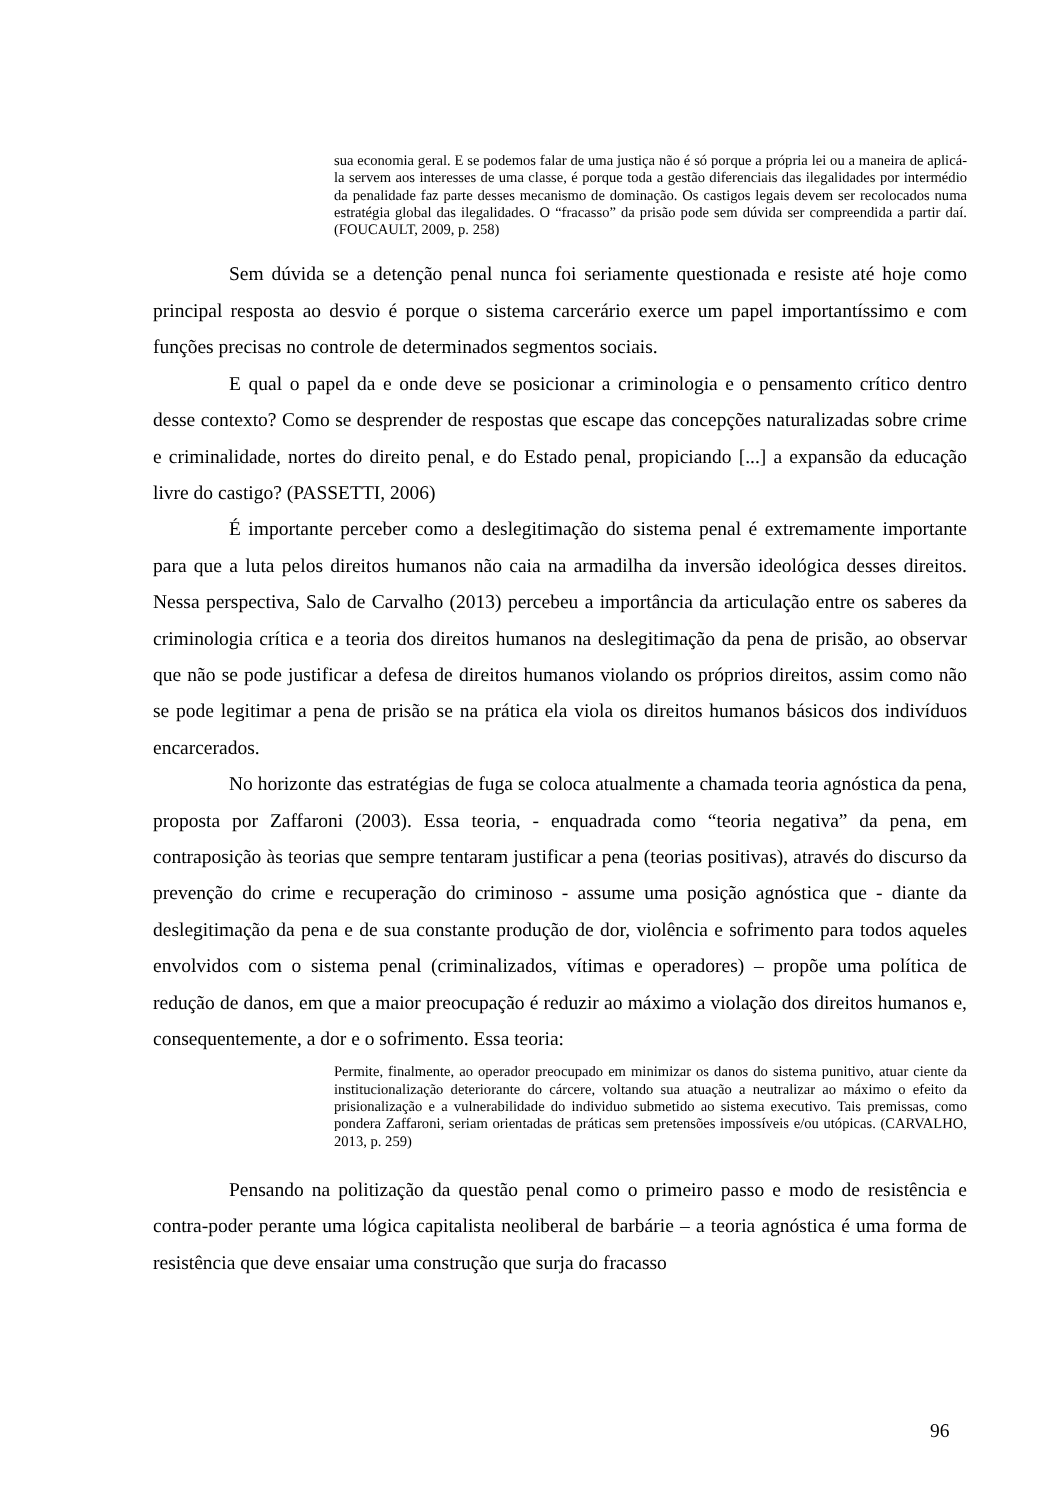sua economia geral. E se podemos falar de uma justiça não é só porque a própria lei ou a maneira de aplicá-la servem aos interesses de uma classe, é porque toda a gestão diferenciais das ilegalidades por intermédio da penalidade faz parte desses mecanismo de dominação. Os castigos legais devem ser recolocados numa estratégia global das ilegalidades. O “fracasso” da prisão pode sem dúvida ser compreendida a partir daí. (FOUCAULT, 2009, p. 258)
Sem dúvida se a detenção penal nunca foi seriamente questionada e resiste até hoje como principal resposta ao desvio é porque o sistema carcerário exerce um papel importantíssimo e com funções precisas no controle de determinados segmentos sociais.
E qual o papel da e onde deve se posicionar a criminologia e o pensamento crítico dentro desse contexto? Como se desprender de respostas que escape das concepções naturalizadas sobre crime e criminalidade, nortes do direito penal, e do Estado penal, propiciando [...] a expansão da educação livre do castigo? (PASSETTI, 2006)
É importante perceber como a deslegitimação do sistema penal é extremamente importante para que a luta pelos direitos humanos não caia na armadilha da inversão ideológica desses direitos. Nessa perspectiva, Salo de Carvalho (2013) percebeu a importância da articulação entre os saberes da criminologia crítica e a teoria dos direitos humanos na deslegitimação da pena de prisão, ao observar que não se pode justificar a defesa de direitos humanos violando os próprios direitos, assim como não se pode legitimar a pena de prisão se na prática ela viola os direitos humanos básicos dos indivíduos encarcerados.
No horizonte das estratégias de fuga se coloca atualmente a chamada teoria agnóstica da pena, proposta por Zaffaroni (2003). Essa teoria, - enquadrada como “teoria negativa” da pena, em contraposição às teorias que sempre tentaram justificar a pena (teorias positivas), através do discurso da prevenção do crime e recuperação do criminoso - assume uma posição agnóstica que - diante da deslegitimação da pena e de sua constante produção de dor, violência e sofrimento para todos aqueles envolvidos com o sistema penal (criminalizados, vítimas e operadores) – propõe uma política de redução de danos, em que a maior preocupação é reduzir ao máximo a violação dos direitos humanos e, consequentemente, a dor e o sofrimento. Essa teoria:
Permite, finalmente, ao operador preocupado em minimizar os danos do sistema punitivo, atuar ciente da institucionalização deteriorante do cárcere, voltando sua atuação a neutralizar ao máximo o efeito da prisionalização e a vulnerabilidade do individuo submetido ao sistema executivo. Tais premissas, como pondera Zaffaroni, seriam orientadas de práticas sem pretensões impossíveis e/ou utópicas. (CARVALHO, 2013, p. 259)
Pensando na politização da questão penal como o primeiro passo e modo de resistência e contra-poder perante uma lógica capitalista neoliberal de barbárie – a teoria agnóstica é uma forma de resistência que deve ensaiar uma construção que surja do fracasso
96